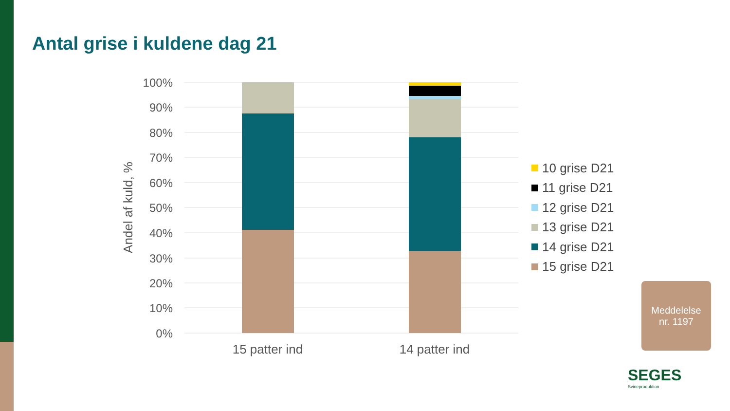Antal grise i kuldene dag 21
100%
90%
80%
70%
60%
50%
40%
30%
20%
10%
0%
15 patter ind
14 patter ind
Andel af kuld, %
10 grise D21
11 grise D21
12 grise D21
13 grise D21
14 grise D21
15 grise D21
Meddelelse
nr. 1197
SEGES
Svineproduktion